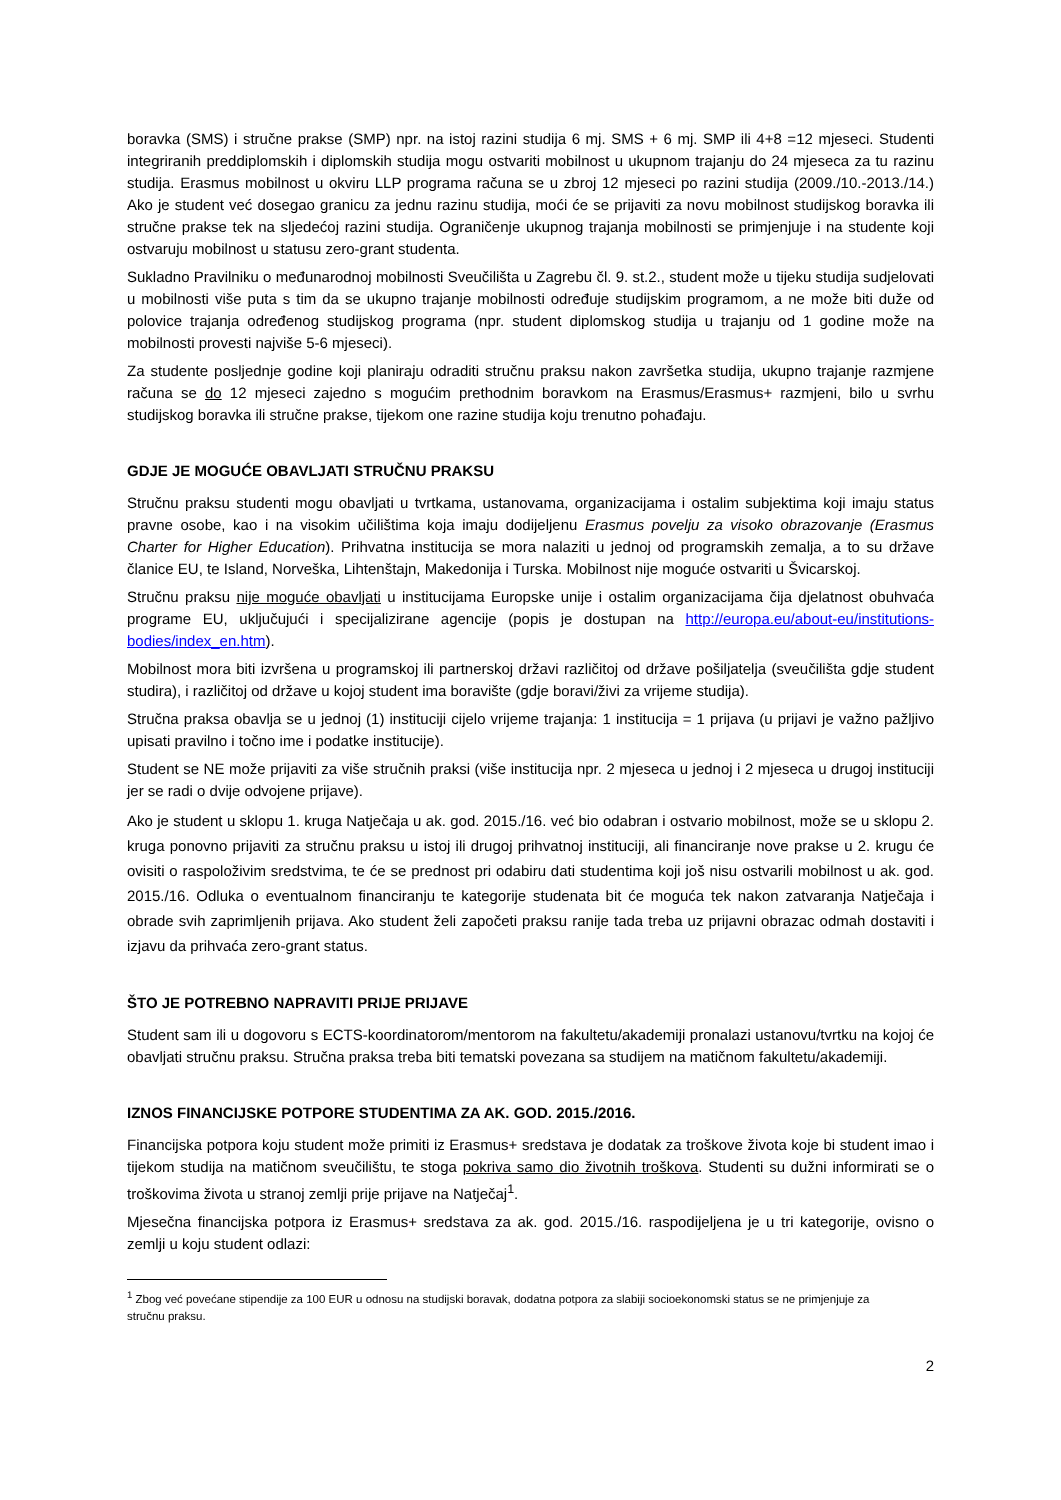boravka (SMS) i stručne prakse (SMP) npr. na istoj razini studija 6 mj. SMS + 6 mj. SMP ili 4+8 =12 mjeseci. Studenti integriranih preddiplomskih i diplomskih studija mogu ostvariti mobilnost u ukupnom trajanju do 24 mjeseca za tu razinu studija. Erasmus mobilnost u okviru LLP programa računa se u zbroj 12 mjeseci po razini studija (2009./10.-2013./14.) Ako je student već dosegao granicu za jednu razinu studija, moći će se prijaviti za novu mobilnost studijskog boravka ili stručne prakse tek na sljedećoj razini studija. Ograničenje ukupnog trajanja mobilnosti se primjenjuje i na studente koji ostvaruju mobilnost u statusu zero-grant studenta.
Sukladno Pravilniku o međunarodnoj mobilnosti Sveučilišta u Zagrebu čl. 9. st.2., student može u tijeku studija sudjelovati u mobilnosti više puta s tim da se ukupno trajanje mobilnosti određuje studijskim programom, a ne može biti duže od polovice trajanja određenog studijskog programa (npr. student diplomskog studija u trajanju od 1 godine može na mobilnosti provesti najviše 5-6 mjeseci).
Za studente posljednje godine koji planiraju odraditi stručnu praksu nakon završetka studija, ukupno trajanje razmjene računa se do 12 mjeseci zajedno s mogućim prethodnim boravkom na Erasmus/Erasmus+ razmjeni, bilo u svrhu studijskog boravka ili stručne prakse, tijekom one razine studija koju trenutno pohađaju.
GDJE JE MOGUĆE OBAVLJATI STRUČNU PRAKSU
Stručnu praksu studenti mogu obavljati u tvrtkama, ustanovama, organizacijama i ostalim subjektima koji imaju status pravne osobe, kao i na visokim učilištima koja imaju dodijeljenu Erasmus povelju za visoko obrazovanje (Erasmus Charter for Higher Education). Prihvatna institucija se mora nalaziti u jednoj od programskih zemalja, a to su države članice EU, te Island, Norveška, Lihtenštajn, Makedonija i Turska. Mobilnost nije moguće ostvariti u Švicarskoj.
Stručnu praksu nije moguće obavljati u institucijama Europske unije i ostalim organizacijama čija djelatnost obuhvaća programe EU, uključujući i specijalizirane agencije (popis je dostupan na http://europa.eu/about-eu/institutions-bodies/index_en.htm).
Mobilnost mora biti izvršena u programskoj ili partnerskoj državi različitoj od države pošiljatelja (sveučilišta gdje student studira), i različitoj od države u kojoj student ima boravište (gdje boravi/živi za vrijeme studija).
Stručna praksa obavlja se u jednoj (1) instituciji cijelo vrijeme trajanja: 1 institucija = 1 prijava (u prijavi je važno pažljivo upisati pravilno i točno ime i podatke institucije).
Student se NE može prijaviti za više stručnih praksi (više institucija npr. 2 mjeseca u jednoj i 2 mjeseca u drugoj instituciji jer se radi o dvije odvojene prijave).
Ako je student u sklopu 1. kruga Natječaja u ak. god. 2015./16. već bio odabran i ostvario mobilnost, može se u sklopu 2. kruga ponovno prijaviti za stručnu praksu u istoj ili drugoj prihvatnoj instituciji, ali financiranje nove prakse u 2. krugu će ovisiti o raspoloživim sredstvima, te će se prednost pri odabiru dati studentima koji još nisu ostvarili mobilnost u ak. god. 2015./16. Odluka o eventualnom financiranju te kategorije studenata bit će moguća tek nakon zatvaranja Natječaja i obrade svih zaprimljenih prijava. Ako student želi započeti praksu ranije tada treba uz prijavni obrazac odmah dostaviti i izjavu da prihvaća zero-grant status.
ŠTO JE POTREBNO NAPRAVITI PRIJE PRIJAVE
Student sam ili u dogovoru s ECTS-koordinatorom/mentorom na fakultetu/akademiji pronalazi ustanovu/tvrtku na kojoj će obavljati stručnu praksu. Stručna praksa treba biti tematski povezana sa studijem na matičnom fakultetu/akademiji.
IZNOS FINANCIJSKE POTPORE STUDENTIMA ZA AK. GOD. 2015./2016.
Financijska potpora koju student može primiti iz Erasmus+ sredstava je dodatak za troškove života koje bi student imao i tijekom studija na matičnom sveučilištu, te stoga pokriva samo dio životnih troškova. Studenti su dužni informirati se o troškovima života u stranoj zemlji prije prijave na Natječaj<sup>1</sup>.
Mjesečna financijska potpora iz Erasmus+ sredstava za ak. god. 2015./16. raspodijeljena je u tri kategorije, ovisno o zemlji u koju student odlazi:
<sup>1</sup> Zbog već povećane stipendije za 100 EUR u odnosu na studijski boravak, dodatna potpora za slabiji socioekonomski status se ne primjenjuje za stručnu praksu.
2